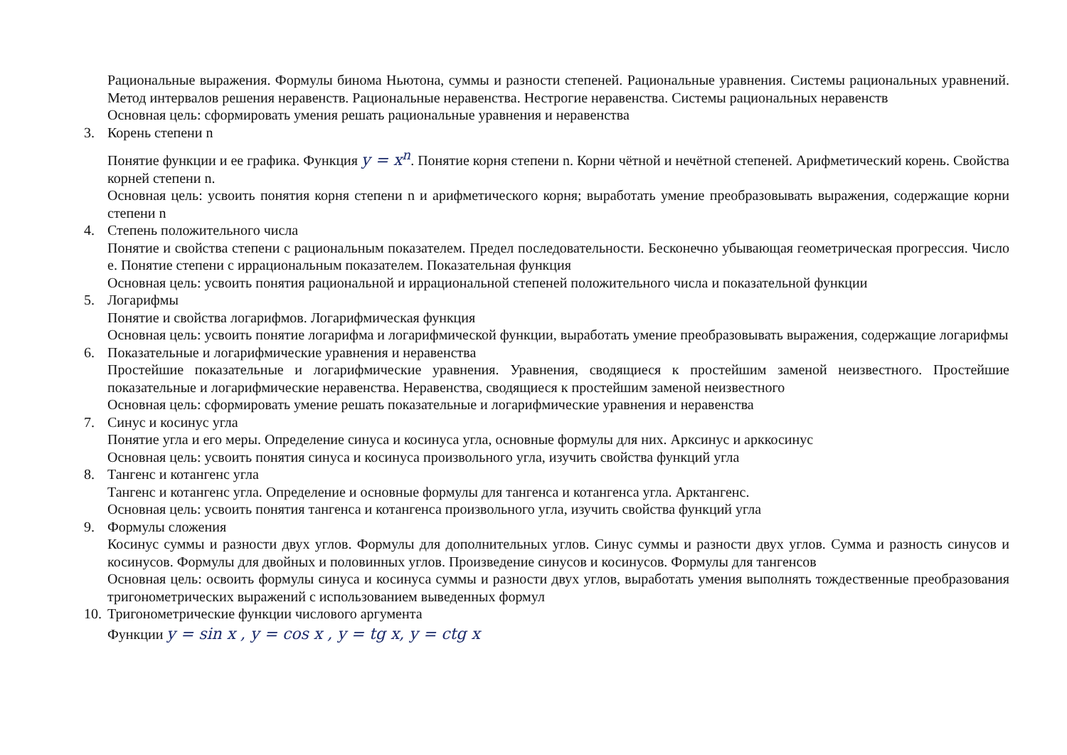Рациональные выражения. Формулы бинома Ньютона, суммы и разности степеней. Рациональные уравнения. Системы рациональных уравнений. Метод интервалов решения неравенств. Рациональные неравенства. Нестрогие неравенства. Системы рациональных неравенств
Основная цель: сформировать умения решать рациональные уравнения и неравенства
3. Корень степени n
Понятие функции и ее графика. Функция y = x<sup>n</sup>. Понятие корня степени n. Корни чётной и нечётной степеней. Арифметический корень. Свойства корней степени n.
Основная цель: усвоить понятия корня степени n и арифметического корня; выработать умение преобразовывать выражения, содержащие корни степени n
4. Степень положительного числа
Понятие и свойства степени с рациональным показателем. Предел последовательности. Бесконечно убывающая геометрическая прогрессия. Число е. Понятие степени с иррациональным показателем. Показательная функция
Основная цель: усвоить понятия рациональной и иррациональной степеней положительного числа и показательной функции
5. Логарифмы
Понятие и свойства логарифмов. Логарифмическая функция
Основная цель: усвоить понятие логарифма и логарифмической функции, выработать умение преобразовывать выражения, содержащие логарифмы
6. Показательные и логарифмические уравнения и неравенства
Простейшие показательные и логарифмические уравнения. Уравнения, сводящиеся к простейшим заменой неизвестного. Простейшие показательные и логарифмические неравенства. Неравенства, сводящиеся к простейшим заменой неизвестного
Основная цель: сформировать умение решать показательные и логарифмические уравнения и неравенства
7. Синус и косинус угла
Понятие угла и его меры. Определение синуса и косинуса угла, основные формулы для них. Арксинус и арккосинус
Основная цель: усвоить понятия синуса и косинуса произвольного угла, изучить свойства функций угла
8. Тангенс и котангенс угла
Тангенс и котангенс угла. Определение и основные формулы для тангенса и котангенса угла. Арктангенс.
Основная цель: усвоить понятия тангенса и котангенса произвольного угла, изучить свойства функций угла
9. Формулы сложения
Косинус суммы и разности двух углов. Формулы для дополнительных углов. Синус суммы и разности двух углов. Сумма и разность синусов и косинусов. Формулы для двойных и половинных углов. Произведение синусов и косинусов. Формулы для тангенсов
Основная цель: освоить формулы синуса и косинуса суммы и разности двух углов, выработать умения выполнять тождественные преобразования тригонометрических выражений с использованием выведенных формул
10. Тригонометрические функции числового аргумента
Функции y = sin x , y = cos x , y = tg x, y = ctg x